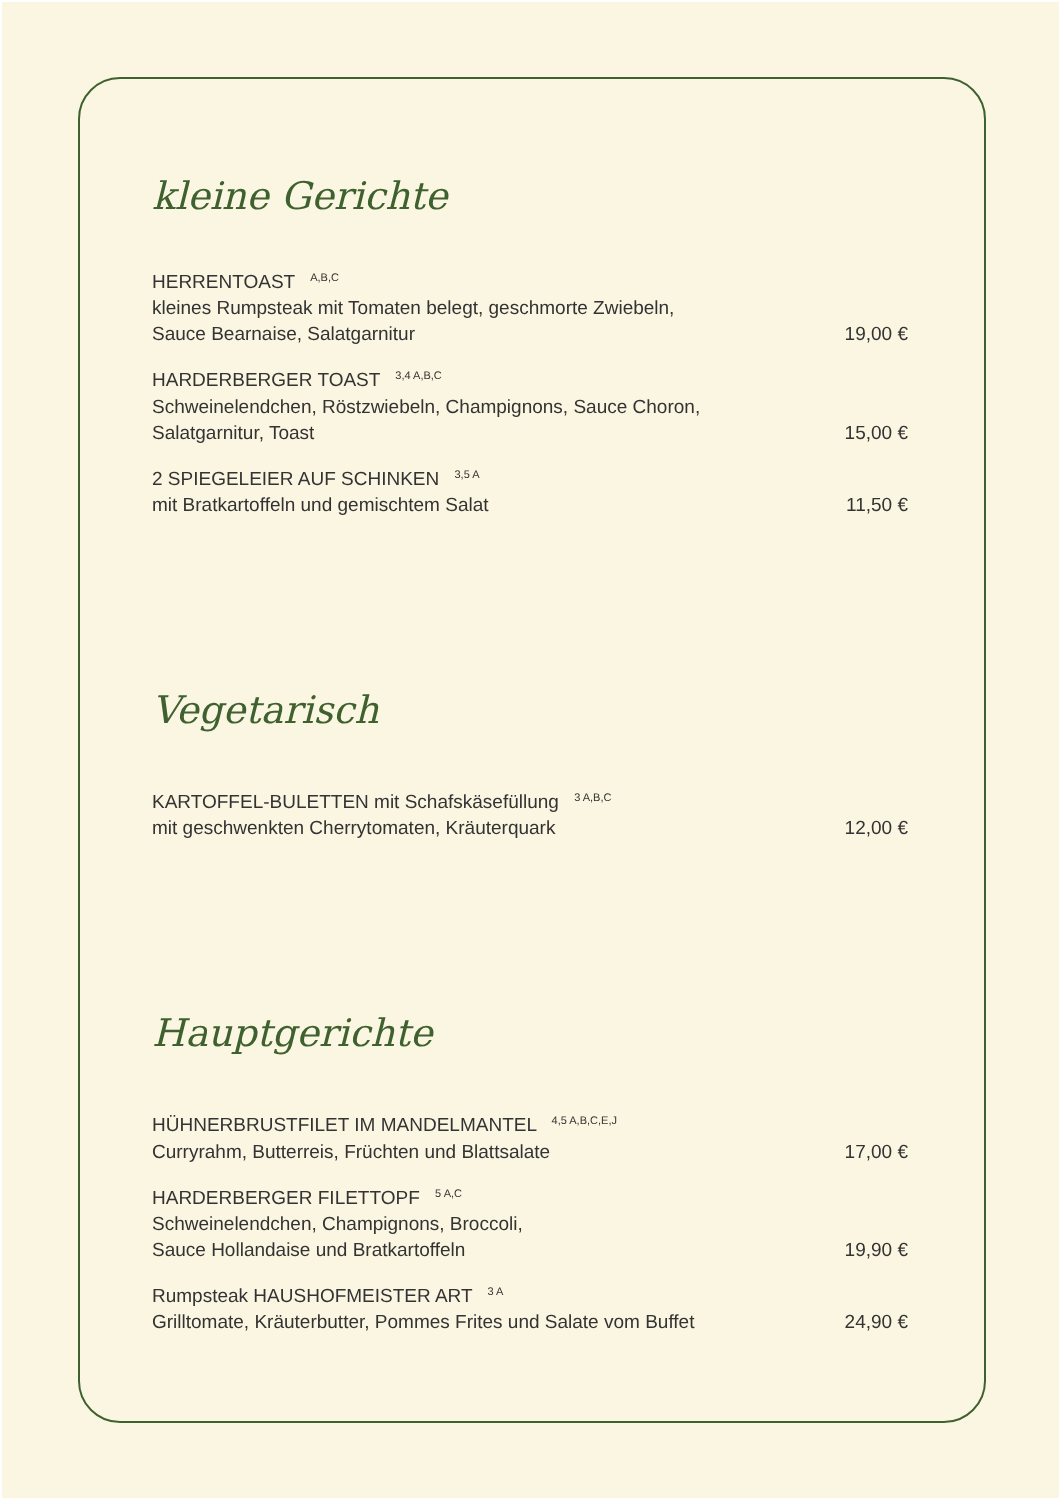kleine Gerichte
HERRENTOAST <sup>A,B,C</sup>
kleines Rumpsteak mit Tomaten belegt, geschmorte Zwiebeln,
Sauce Bearnaise, Salatgarnitur 19,00 €
HARDERBERGER TOAST <sup>3,4 A,B,C</sup>
Schweinelendchen, Röstzwiebeln, Champignons, Sauce Choron,
Salatgarnitur, Toast 15,00 €
2 SPIEGELEIER AUF SCHINKEN <sup>3,5 A</sup>
mit Bratkartoffeln und gemischtem Salat 11,50 €
Vegetarisch
KARTOFFEL-BULETTEN mit Schafskäsefüllung <sup>3 A,B,C</sup>
mit geschwenkten Cherrytomaten, Kräuterquark 12,00 €
Hauptgerichte
HÜHNERBRUSTFILET IM MANDELMANTEL <sup>4,5 A,B,C,E,J</sup>
Curryrahm, Butterreis, Früchten und Blattsalate 17,00 €
HARDERBERGER FILETTOPF <sup>5 A,C</sup>
Schweinelendchen, Champignons, Broccoli,
Sauce Hollandaise und Bratkartoffeln 19,90 €
Rumpsteak HAUSHOFMEISTER ART <sup>3 A</sup>
Grilltomate, Kräuterbutter, Pommes Frites und Salate vom Buffet 24,90 €